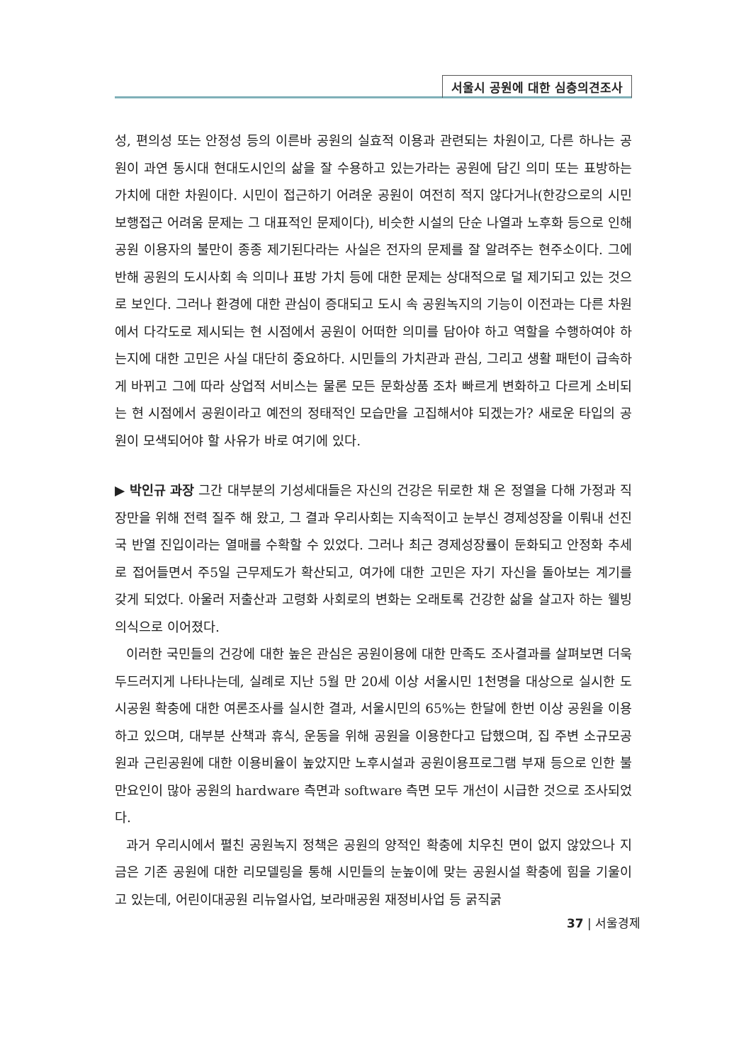서울시 공원에 대한 심층의견조사
성, 편의성 또는 안정성 등의 이른바 공원의 실효적 이용과 관련되는 차원이고, 다른 하나는 공원이 과연 동시대 현대도시인의 삶을 잘 수용하고 있는가라는 공원에 담긴 의미 또는 표방하는 가치에 대한 차원이다. 시민이 접근하기 어려운 공원이 여전히 적지 않다거나(한강으로의 시민 보행접근 어려움 문제는 그 대표적인 문제이다), 비슷한 시설의 단순 나열과 노후화 등으로 인해 공원 이용자의 불만이 종종 제기된다라는 사실은 전자의 문제를 잘 알려주는 현주소이다. 그에 반해 공원의 도시사회 속 의미나 표방 가치 등에 대한 문제는 상대적으로 덜 제기되고 있는 것으로 보인다. 그러나 환경에 대한 관심이 증대되고 도시 속 공원녹지의 기능이 이전과는 다른 차원에서 다각도로 제시되는 현 시점에서 공원이 어떠한 의미를 담아야 하고 역할을 수행하여야 하는지에 대한 고민은 사실 대단히 중요하다. 시민들의 가치관과 관심, 그리고 생활 패턴이 급속하게 바뀌고 그에 따라 상업적 서비스는 물론 모든 문화상품 조차 빠르게 변화하고 다르게 소비되는 현 시점에서 공원이라고 예전의 정태적인 모습만을 고집해서야 되겠는가? 새로운 타입의 공원이 모색되어야 할 사유가 바로 여기에 있다.
▶ 박인규 과장 그간 대부분의 기성세대들은 자신의 건강은 뒤로한 채 온 정열을 다해 가정과 직장만을 위해 전력 질주 해 왔고, 그 결과 우리사회는 지속적이고 눈부신 경제성장을 이뤄내 선진국 반열 진입이라는 열매를 수확할 수 있었다. 그러나 최근 경제성장률이 둔화되고 안정화 추세로 접어들면서 주5일 근무제도가 확산되고, 여가에 대한 고민은 자기 자신을 돌아보는 계기를 갖게 되었다. 아울러 저출산과 고령화 사회로의 변화는 오래토록 건강한 삶을 살고자 하는 웰빙의식으로 이어졌다.
이러한 국민들의 건강에 대한 높은 관심은 공원이용에 대한 만족도 조사결과를 살펴보면 더욱 두드러지게 나타나는데, 실례로 지난 5월 만 20세 이상 서울시민 1천명을 대상으로 실시한 도시공원 확충에 대한 여론조사를 실시한 결과, 서울시민의 65%는 한달에 한번 이상 공원을 이용하고 있으며, 대부분 산책과 휴식, 운동을 위해 공원을 이용한다고 답했으며, 집 주변 소규모공원과 근린공원에 대한 이용비율이 높았지만 노후시설과 공원이용프로그램 부재 등으로 인한 불만요인이 많아 공원의 hardware 측면과 software 측면 모두 개선이 시급한 것으로 조사되었다.
과거 우리시에서 펼친 공원녹지 정책은 공원의 양적인 확충에 치우친 면이 없지 않았으나 지금은 기존 공원에 대한 리모델링을 통해 시민들의 눈높이에 맞는 공원시설 확충에 힘을 기울이고 있는데, 어린이대공원 리뉴얼사업, 보라매공원 재정비사업 등 굵직굵
37 | 서울경제